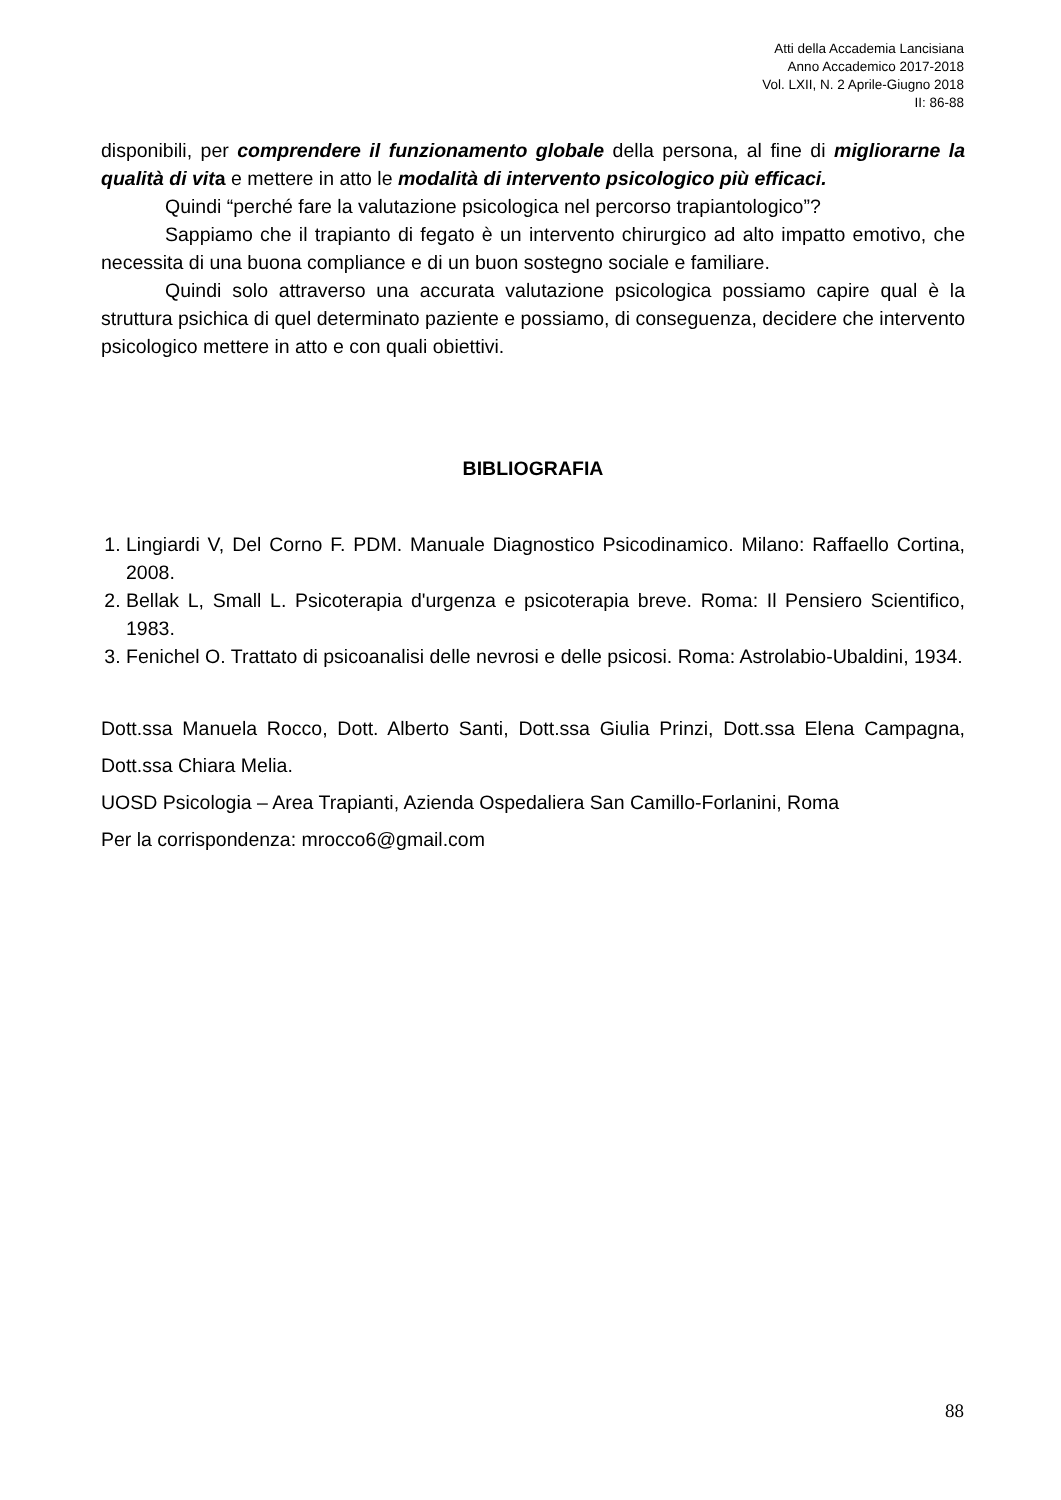Atti della Accademia Lancisiana
Anno Accademico 2017-2018
Vol. LXII, N. 2 Aprile-Giugno 2018
II: 86-88
disponibili, per comprendere il funzionamento globale della persona, al fine di migliorarne la qualità di vita e mettere in atto le modalità di intervento psicologico più efficaci.
Quindi “perché fare la valutazione psicologica nel percorso trapiantologico”?
Sappiamo che il trapianto di fegato è un intervento chirurgico ad alto impatto emotivo, che necessita di una buona compliance e di un buon sostegno sociale e familiare.
Quindi solo attraverso una accurata valutazione psicologica possiamo capire qual è la struttura psichica di quel determinato paziente e possiamo, di conseguenza, decidere che intervento psicologico mettere in atto e con quali obiettivi.
BIBLIOGRAFIA
1. Lingiardi V, Del Corno F. PDM. Manuale Diagnostico Psicodinamico. Milano: Raffaello Cortina, 2008.
2. Bellak L, Small L. Psicoterapia d'urgenza e psicoterapia breve. Roma: Il Pensiero Scientifico, 1983.
3. Fenichel O. Trattato di psicoanalisi delle nevrosi e delle psicosi. Roma: Astrolabio-Ubaldini, 1934.
Dott.ssa Manuela Rocco, Dott. Alberto Santi, Dott.ssa Giulia Prinzi, Dott.ssa Elena Campagna, Dott.ssa Chiara Melia.
UOSD Psicologia – Area Trapianti, Azienda Ospedaliera San Camillo-Forlanini, Roma
Per la corrispondenza: mrocco6@gmail.com
88